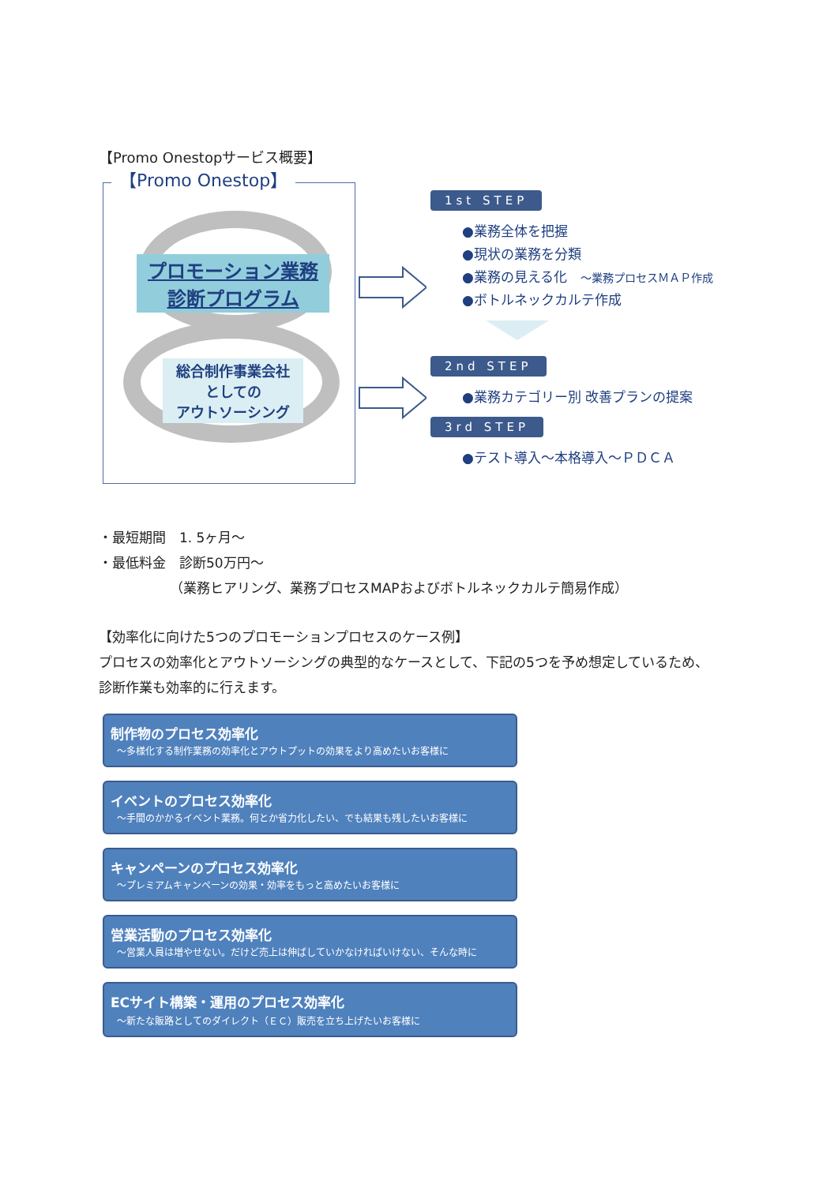【Promo Onestopサービス概要】
【Promo Onestop】
プロモーション業務
診断プログラム
総合制作事業会社
としての
アウトソーシング
1st STEP
●業務全体を把握
●現状の業務を分類
●業務の見える化　～業務プロセスＭＡＰ作成
●ボトルネックカルテ作成
2nd STEP
●業務カテゴリー別 改善プランの提案
3rd STEP
●テスト導入～本格導入～ＰＤＣＡ
・最短期間　1. 5ヶ月～
・最低料金　診断50万円～
（業務ヒアリング、業務プロセスMAPおよびボトルネックカルテ簡易作成）
【効率化に向けた5つのプロモーションプロセスのケース例】
プロセスの効率化とアウトソーシングの典型的なケースとして、下記の5つを予め想定しているため、
診断作業も効率的に行えます。
制作物のプロセス効率化
～多様化する制作業務の効率化とアウトプットの効果をより高めたいお客様に
イベントのプロセス効率化
～手間のかかるイベント業務。何とか省力化したい、でも結果も残したいお客様に
キャンペーンのプロセス効率化
～プレミアムキャンペーンの効果・効率をもっと高めたいお客様に
営業活動のプロセス効率化
～営業人員は増やせない。だけど売上は伸ばしていかなければいけない、そんな時に
ECサイト構築・運用のプロセス効率化
～新たな販路としてのダイレクト（ＥＣ）販売を立ち上げたいお客様に